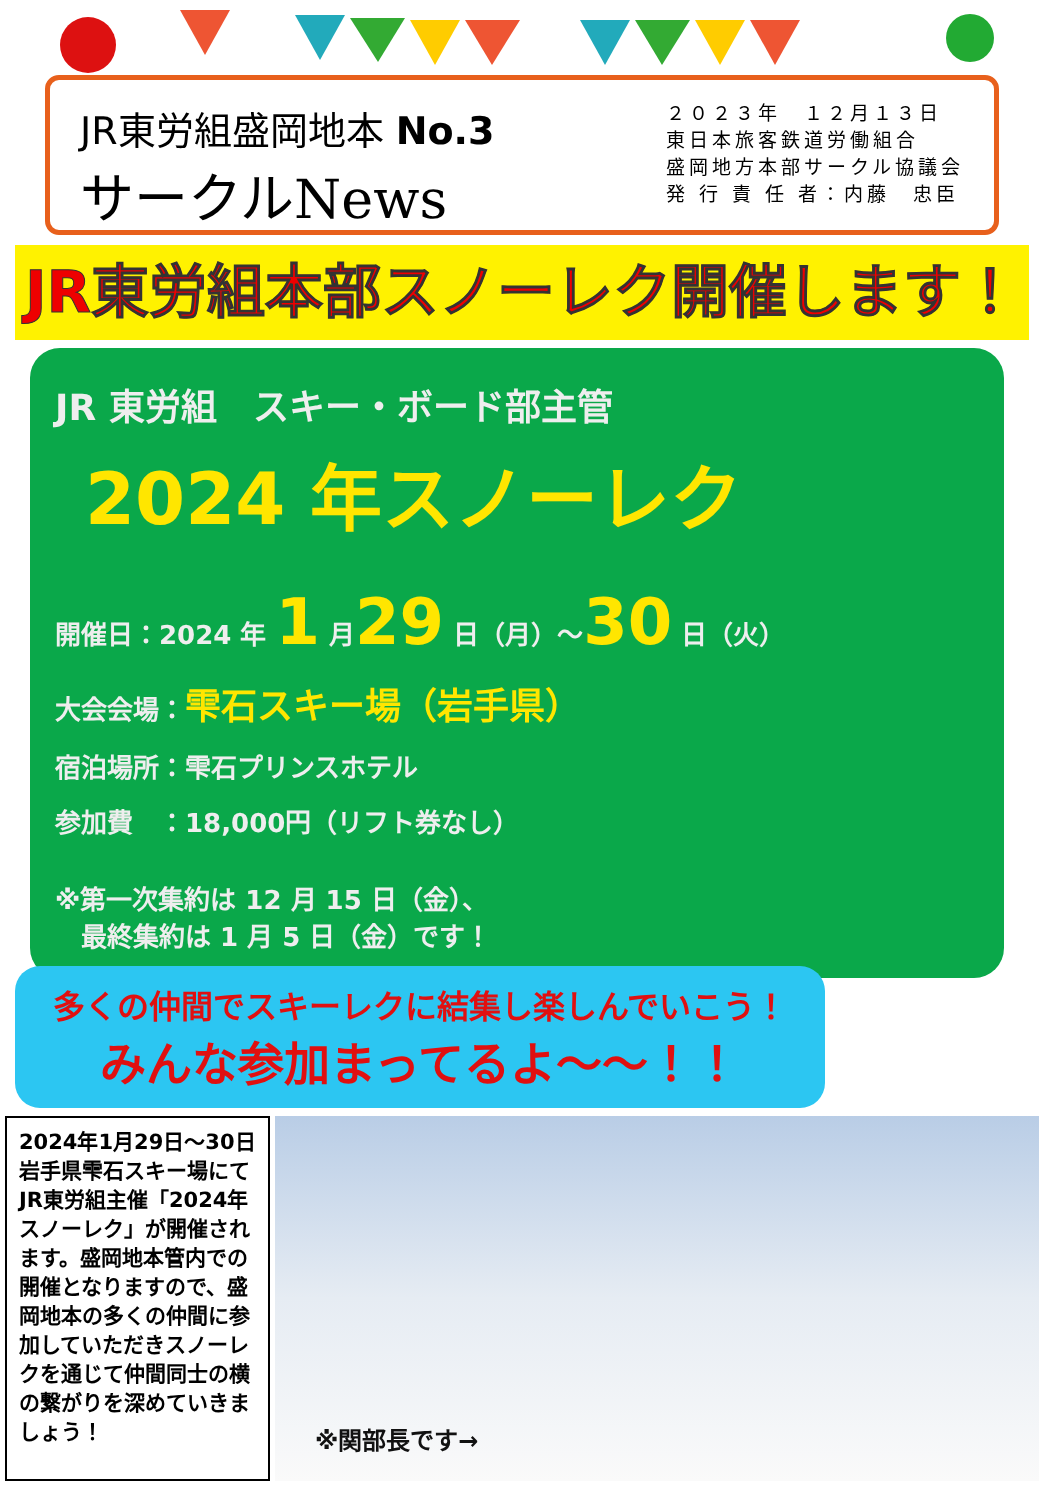JR東労組盛岡地本 No.3
サークルNews
２０２３年　１２月１３日
東日本旅客鉄道労働組合
盛岡地方本部サークル協議会
発 行 責 任 者：内藤　忠臣
JR東労組本部スノーレク開催します！
JR 東労組　スキー・ボード部主管
2024 年スノーレク
開催日：2024 年 1 月29 日（月）～30 日（火）
大会会場：雫石スキー場（岩手県）
宿泊場所：雫石プリンスホテル
参加費　：18,000円（リフト券なし）
※第一次集約は 12 月 15 日（金）、
　最終集約は 1 月 5 日（金）です！
多くの仲間でスキーレクに結集し楽しんでいこう！
みんな参加まってるよ～～！！
2024年1月29日～30日岩手県雫石スキー場にてJR東労組主催「2024年スノーレク」が開催されます。盛岡地本管内での開催となりますので、盛岡地本の多くの仲間に参加していただきスノーレクを通じて仲間同士の横の繋がりを深めていきましょう！
※関部長です→